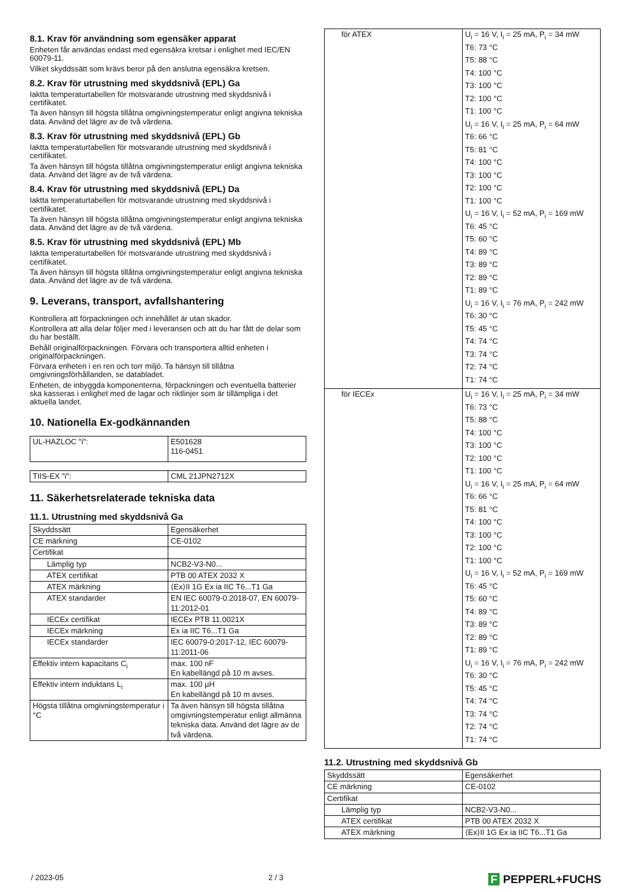8.1. Krav för användning som egensäker apparat
Enheten får användas endast med egensäkra kretsar i enlighet med IEC/EN 60079-11.
Vilket skyddssätt som krävs beror på den anslutna egensäkra kretsen.
8.2. Krav för utrustning med skyddsnivå (EPL) Ga
Iaktta temperaturtabellen för motsvarande utrustning med skyddsnivå i certifikatet.
Ta även hänsyn till högsta tillåtna omgivningstemperatur enligt angivna tekniska data. Använd det lägre av de två värdena.
8.3. Krav för utrustning med skyddsnivå (EPL) Gb
Iaktta temperaturtabellen för motsvarande utrustning med skyddsnivå i certifikatet.
Ta även hänsyn till högsta tillåtna omgivningstemperatur enligt angivna tekniska data. Använd det lägre av de två värdena.
8.4. Krav för utrustning med skyddsnivå (EPL) Da
Iaktta temperaturtabellen för motsvarande utrustning med skyddsnivå i certifikatet.
Ta även hänsyn till högsta tillåtna omgivningstemperatur enligt angivna tekniska data. Använd det lägre av de två värdena.
8.5. Krav för utrustning med skyddsnivå (EPL) Mb
Iaktta temperaturtabellen för motsvarande utrustning med skyddsnivå i certifikatet.
Ta även hänsyn till högsta tillåtna omgivningstemperatur enligt angivna tekniska data. Använd det lägre av de två värdena.
9. Leverans, transport, avfallshantering
Kontrollera att förpackningen och innehållet är utan skador.
Kontrollera att alla delar följer med i leveransen och att du har fått de delar som du har beställt.
Behåll originalförpackningen. Förvara och transportera alltid enheten i originalförpackningen.
Förvara enheten i en ren och torr miljö. Ta hänsyn till tillåtna omgivningsförhållanden, se databladet.
Enheten, de inbyggda komponenterna, förpackningen och eventuella batterier ska kasseras i enlighet med de lagar och riktlinjer som är tillämpliga i det aktuella landet.
10. Nationella Ex-godkännanden
| UL-HAZLOC "i": | E501628 116-0451 |
| TIIS-EX "i": | CML 21JPN2712X |
11. Säkerhetsrelaterade tekniska data
11.1. Utrustning med skyddsnivå Ga
| Skyddssätt | Egensäkerhet |
| CE märkning | CE-0102 |
| Certifikat | |
| Lämplig typ | NCB2-V3-N0... |
| ATEX certifikat | PTB 00 ATEX 2032 X |
| ATEX märkning | ⟨Ex⟩II 1G Ex ia IIC T6...T1 Ga |
| ATEX standarder | EN IEC 60079-0:2018-07, EN 60079-11:2012-01 |
| IECEx certifikat | IECEx PTB 11.0021X |
| IECEx märkning | Ex ia IIC T6...T1 Ga |
| IECEx standarder | IEC 60079-0:2017-12, IEC 60079-11:2011-06 |
| Effektiv intern kapacitans C<sub>i</sub> | max. 100 nF En kabellängd på 10 m avses. |
| Effektiv intern induktans L<sub>i</sub> | max. 100 µH En kabellängd på 10 m avses. |
| Högsta tillåtna omgivningstemperatur i °C | Ta även hänsyn till högsta tillåtna omgivningstemperatur enligt allmänna tekniska data. Använd det lägre av de två värdena. |
| för ATEX | U<sub>i</sub> = 16 V, I<sub>i</sub> = 25 mA, P<sub>i</sub> = 34 mW T6: 73 °C T5: 88 °C T4: 100 °C T3: 100 °C T2: 100 °C T1: 100 °C U<sub>i</sub> = 16 V, I<sub>i</sub> = 25 mA, P<sub>i</sub> = 64 mW T6: 66 °C T5: 81 °C T4: 100 °C T3: 100 °C T2: 100 °C T1: 100 °C U<sub>i</sub> = 16 V, I<sub>i</sub> = 52 mA, P<sub>i</sub> = 169 mW T6: 45 °C T5: 60 °C T4: 89 °C T3: 89 °C T2: 89 °C T1: 89 °C U<sub>i</sub> = 16 V, I<sub>i</sub> = 76 mA, P<sub>i</sub> = 242 mW T6: 30 °C T5: 45 °C T4: 74 °C T3: 74 °C T2: 74 °C T1: 74 °C |
| för IECEx | U<sub>i</sub> = 16 V, I<sub>i</sub> = 25 mA, P<sub>i</sub> = 34 mW T6: 73 °C T5: 88 °C T4: 100 °C T3: 100 °C T2: 100 °C T1: 100 °C U<sub>i</sub> = 16 V, I<sub>i</sub> = 25 mA, P<sub>i</sub> = 64 mW T6: 66 °C T5: 81 °C T4: 100 °C T3: 100 °C T2: 100 °C T1: 100 °C U<sub>i</sub> = 16 V, I<sub>i</sub> = 52 mA, P<sub>i</sub> = 169 mW T6: 45 °C T5: 60 °C T4: 89 °C T3: 89 °C T2: 89 °C T1: 89 °C U<sub>i</sub> = 16 V, I<sub>i</sub> = 76 mA, P<sub>i</sub> = 242 mW T6: 30 °C T5: 45 °C T4: 74 °C T3: 74 °C T2: 74 °C T1: 74 °C |
11.2. Utrustning med skyddsnivå Gb
| Skyddssätt | Egensäkerhet |
| CE märkning | CE-0102 |
| Certifikat | |
| Lämplig typ | NCB2-V3-N0... |
| ATEX certifikat | PTB 00 ATEX 2032 X |
| ATEX märkning | ⟨Ex⟩II 1G Ex ia IIC T6...T1 Ga |
/ 2023-05 2 / 3 F PEPPERL+FUCHS